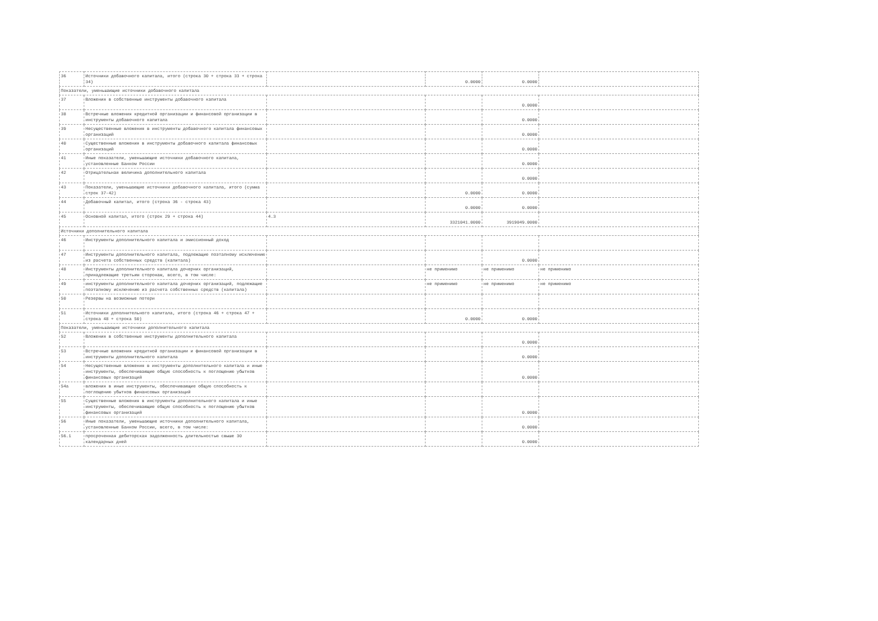| 36 | Источники добавочного капитала, итого (строка 30 + строка 33 + строка 34) | | 0.0000 | 0.0000 | |
| Показатели, уменьшающие источники добавочного капитала | | | | | |
| 37 | Вложения в собственные инструменты добавочного капитала | | | 0.0000 | |
| 38 | Встречные вложения кредитной организации и финансовой организации в инструменты добавочного капитала | | | 0.0000 | |
| 39 | Несущественные вложения в инструменты добавочного капитала финансовых организаций | | | 0.0000 | |
| 40 | Существенные вложения в инструменты добавочного капитала финансовых организаций | | | 0.0000 | |
| 41 | Иные показатели, уменьшающие источники добавочного капитала, установленные Банком России | | | 0.0000 | |
| 42 | Отрицательная величина дополнительного капитала | | | 0.0000 | |
| 43 | Показатели, уменьшающие источники добавочного капитала, итого (сумма строк 37-42) | | 0.0000 | 0.0000 | |
| 44 | Добавочный капитал, итого (строка 36 - строка 43) | | 0.0000 | 0.0000 | |
| 45 | Основной капитал, итого (строк 29 + строка 44) | 4.3 | 3321041.0000 | 3919049.0000 | |
| Источники дополнительного капитала | | | | | |
| 46 | Инструменты дополнительного капитала и эмиссионный доход | | | | |
| 47 | Инструменты дополнительного капитала, подлежащие поэтапному исключению из расчета собственных средств (капитала) | | | 0.0000 | |
| 48 | Инструменты дополнительного капитала дочерних организаций, принадлежащие третьим сторонам, всего, в том числе: | | не применимо | не применимо | не применимо |
| 49 | инструменты дополнительного капитала дочерних организаций, подлежащие поэтапному исключению из расчета собственных средств (капитала) | | не применимо | не применимо | не применимо |
| 50 | Резервы на возможные потери | | | | |
| 51 | Источники дополнительного капитала, итого (строка 46 + строка 47 + строка 48 + строка 50) | | 0.0000 | 0.0000 | |
| Показатели, уменьшающие источники дополнительного капитала | | | | | |
| 52 | Вложения в собственные инструменты дополнительного капитала | | | 0.0000 | |
| 53 | Встречные вложения кредитной организации и финансовой организации в инструменты дополнительного капитала | | | 0.0000 | |
| 54 | Несущественные вложения в инструменты дополнительного капитала и иные инструменты, обеспечивающие общую способность к поглощению убытков финансовых организаций | | | 0.0000 | |
| 54а | вложения в иные инструменты, обеспечивающие общую способность к поглощению убытков финансовых организаций | | | | |
| 55 | Существенные вложения в инструменты дополнительного капитала и иные инструменты, обеспечивающие общую способность к поглощению убытков финансовых организаций | | | 0.0000 | |
| 56 | Иные показатели, уменьшающие источники дополнительного капитала, установленные Банком России, всего, в том числе: | | | 0.0000 | |
| 56.1 | просроченная дебиторская задолженность длительностью свыше 30 календарных дней | | | 0.0000 | |